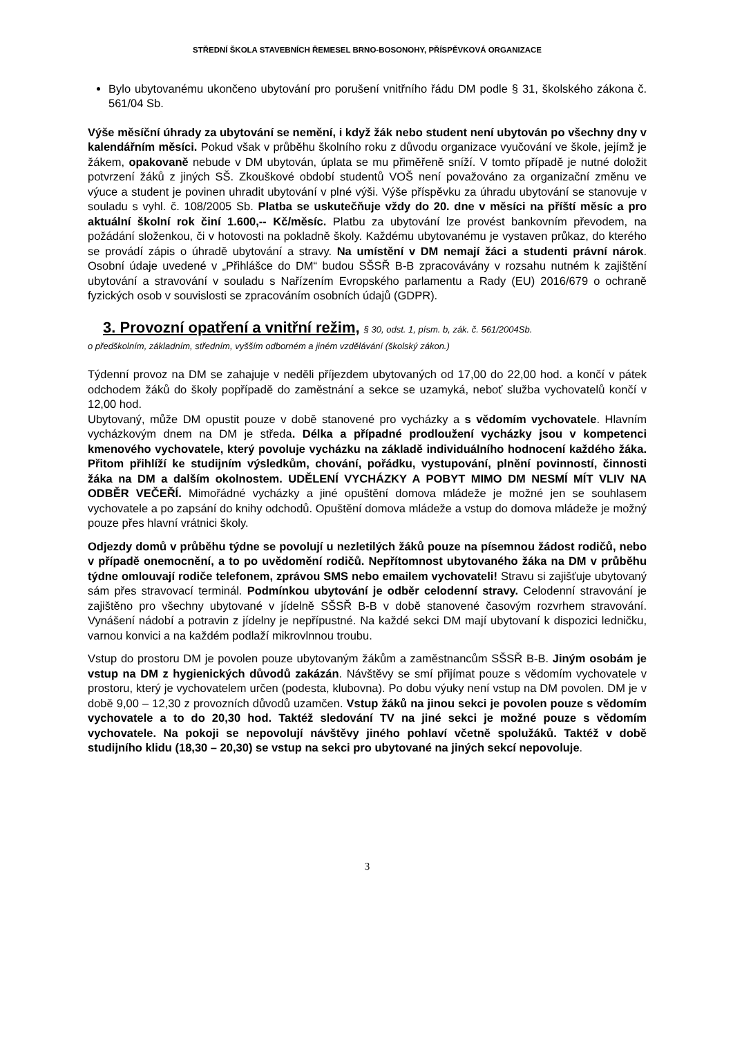STŘEDNÍ ŠKOLA STAVEBNÍCH ŘEMESEL BRNO-BOSONOHY, PŘÍSPĚVKOVÁ ORGANIZACE
Bylo ubytovanému ukončeno ubytování pro porušení vnitřního řádu DM podle § 31, školského zákona č. 561/04 Sb.
Výše měsíční úhrady za ubytování se nemění, i když žák nebo student není ubytován po všechny dny v kalendářním měsíci. Pokud však v průběhu školního roku z důvodu organizace vyučování ve škole, jejímž je žákem, opakovaně nebude v DM ubytován, úplata se mu přiměřeně sníží. V tomto případě je nutné doložit potvrzení žáků z jiných SŠ. Zkouškové období studentů VOŠ není považováno za organizační změnu ve výuce a student je povinen uhradit ubytování v plné výši. Výše příspěvku za úhradu ubytování se stanovuje v souladu s vyhl. č. 108/2005 Sb. Platba se uskutečňuje vždy do 20. dne v měsíci na příští měsíc a pro aktuální školní rok činí 1.600,-- Kč/měsíc. Platbu za ubytování lze provést bankovním převodem, na požádání složenkou, či v hotovosti na pokladně školy. Každému ubytovanému je vystaven průkaz, do kterého se provádí zápis o úhradě ubytování a stravy. Na umístění v DM nemají žáci a studenti právní nárok. Osobní údaje uvedené v „Přihlášce do DM“ budou SŠSŘ B-B zpracovávány v rozsahu nutném k zajištění ubytování a stravování v souladu s Nařízením Evropského parlamentu a Rady (EU) 2016/679 o ochraně fyzických osob v souvislosti se zpracováním osobních údajů (GDPR).
3. Provozní opatření a vnitřní režim, § 30, odst. 1, písm. b, zák. č. 561/2004Sb.
o předškolním, základním, středním, vyšším odborném a jiném vzdělávání (školský zákon.)
Týdenní provoz na DM se zahajuje v neděli příjezdem ubytovaných od 17,00 do 22,00 hod. a končí v pátek odchodem žáků do školy popřípadě do zaměstnání a sekce se uzamyká, neboť služba vychovatelů končí v 12,00 hod.
Ubytovaný, může DM opustit pouze v době stanovené pro vycházky a s vědomím vychovatele. Hlavním vycházkovým dnem na DM je středa. Délka a případné prodloužení vycházky jsou v kompetenci kmenového vychovatele, který povoluje vycházku na základě individuálního hodnocení každého žáka. Přitom přihlíží ke studijním výsledkům, chování, pořádku, vystupování, plnění povinností, činnosti žáka na DM a dalším okolnostem. UDĚLENÍ VYCHÁZKY A POBYT MIMO DM NESMÍ MÍT VLIV NA ODBĚR VEČEŘÍ. Mimořádné vycházky a jiné opuštění domova mládeže je možné jen se souhlasem vychovatele a po zapsání do knihy odchodů. Opuštění domova mládeže a vstup do domova mládeže je možný pouze přes hlavní vrátnici školy.
Odjezdy domů v průběhu týdne se povolují u nezletilých žáků pouze na písemnou žádost rodičů, nebo v případě onemocnění, a to po uvědomění rodičů. Nepřítomnost ubytovaného žáka na DM v průběhu týdne omlouvají rodiče telefonem, zprávou SMS nebo emailem vychovateli! Stravu si zajišťuje ubytovaný sám přes stravovací terminál. Podmínkou ubytování je odběr celodenní stravy. Celodenní stravování je zajištěno pro všechny ubytované v jídelně SŠSŘ B-B v době stanovené časovým rozvrhem stravování. Vynášení nádobí a potravin z jídelny je nepřípustné. Na každé sekci DM mají ubytovaní k dispozici ledničku, varnou konvici a na každém podlaží mikrovlnnou troubu.
Vstup do prostoru DM je povolen pouze ubytovaným žákům a zaměstnancům SŠSŘ B-B. Jiným osobám je vstup na DM z hygienických důvodů zakázán. Návštěvy se smí přijímat pouze s vědomím vychovatele v prostoru, který je vychovatelem určen (podesta, klubovna). Po dobu výuky není vstup na DM povolen. DM je v době 9,00 – 12,30 z provozních důvodů uzamčen. Vstup žáků na jinou sekci je povolen pouze s vědomím vychovatele a to do 20,30 hod. Taktéž sledování TV na jiné sekci je možné pouze s vědomím vychovatele. Na pokoji se nepovolují návštěvy jiného pohlaví včetně spolužáků. Taktéž v době studijního klidu (18,30 – 20,30) se vstup na sekci pro ubytované na jiných sekcí nepovoluje.
3